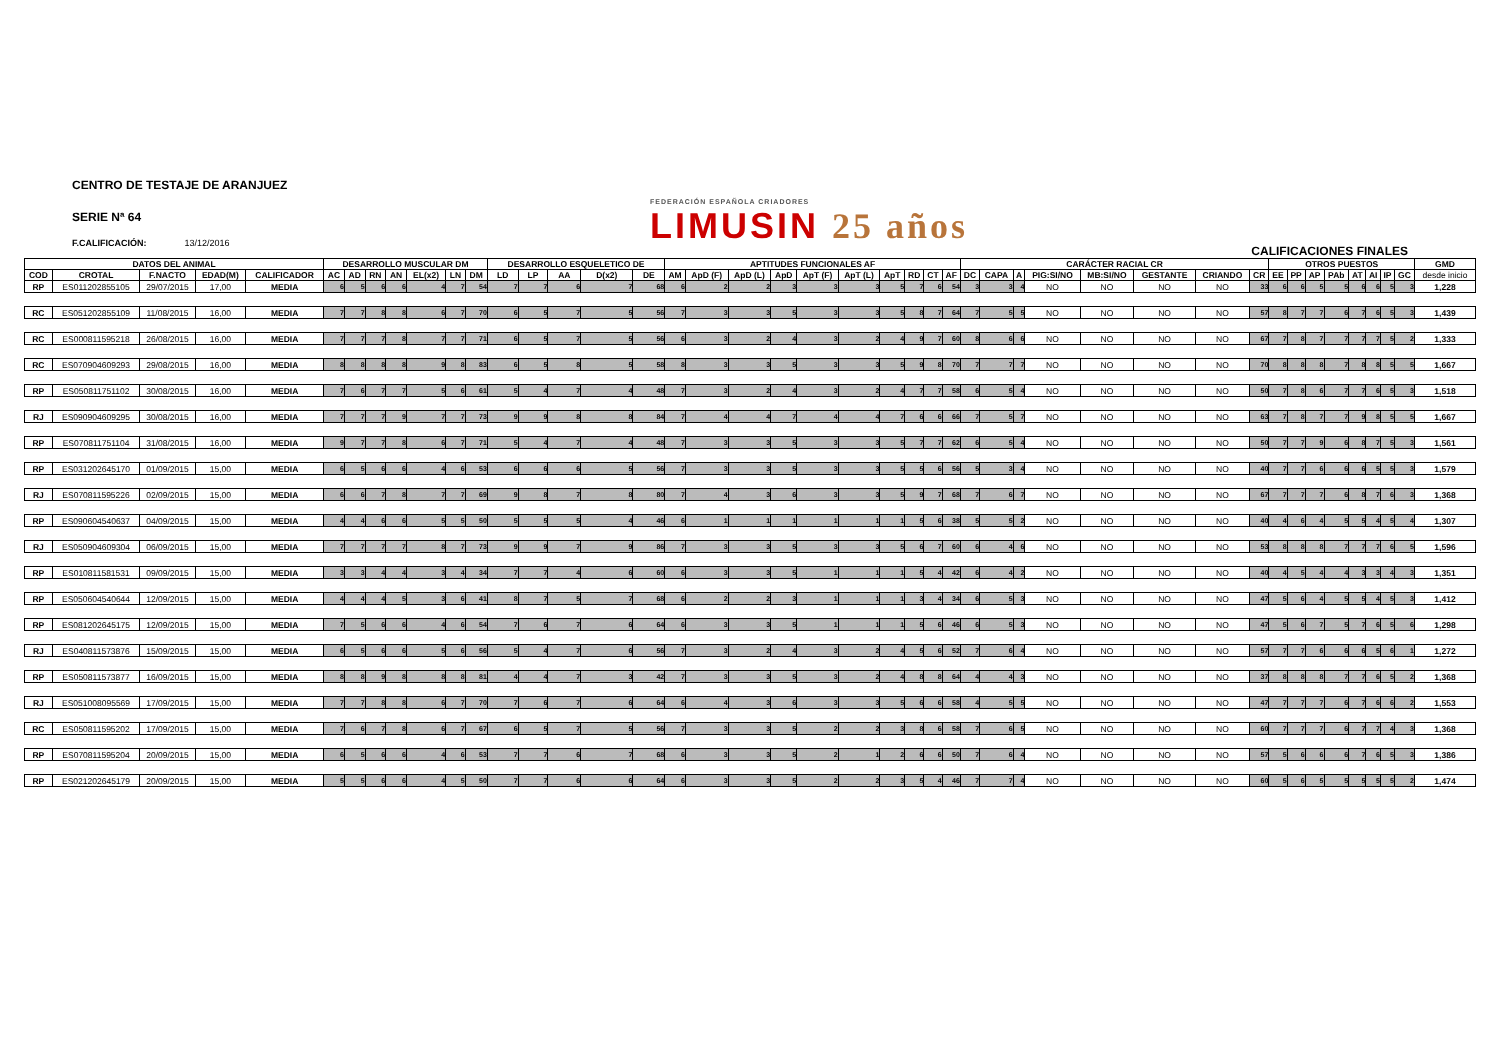CENTRO DE TESTAJE DE ARANJUEZ
SERIE Nª 64
F.CALIFICACIÓN: 13/12/2016
FEDERACIÓN ESPAÑOLA CRIADORES
LIMUSIN 25 años
CALIFICACIONES FINALES
| DATOS DEL ANIMAL | | | | | DESARROLLO MUSCULAR DM | | | | | | | DESARROLLO ESQUELETICO DE | | | | | APTITUDES FUNCIONALES AF | | | | | | | | | | CARÁCTER RACIAL CR | | | | | | | | OTROS PUESTOS | | | | | | | | GMD |
| --- | --- | --- | --- | --- | --- | --- | --- | --- | --- | --- | --- | --- | --- | --- | --- | --- | --- | --- | --- | --- | --- | --- | --- | --- | --- | --- | --- | --- | --- | --- | --- | --- | --- | --- | --- | --- | --- | --- | --- | --- | --- | --- | --- |
| COD | CROTAL | F.NACTO | EDAD(M) | CALIFICADOR | AC | AD | RN | AN | EL(x2) | LN | DM | LD | LP | AA | D(x2) | DE | AM | ApD (F) | ApD (L) | ApD | ApT (F) | ApT (L) | ApT | RD | CT | AF | DC | CAPA | A | PIG:SI/NO | MB:SI/NO | GESTANTE | CRIANDO | CR | EE | PP | AP | PAb | AT | AI | IP | GC | desde inicio |
| RP | ES011202855105 | 29/07/2015 | 17,00 | MEDIA | 6 | 5 | 6 | 6 | 4 | 7 | 54 | 7 | 7 | 6 | 7 | 68 | 6 | 2 | 2 | 3 | 3 | 3 | 5 | 7 | 6 | 54 | 3 | 3 | 4 | NO | NO | NO | NO | 33 | 6 | 6 | 5 | 5 | 6 | 6 | 5 | 3 | 1,228 |
| RC | ES051202855109 | 11/08/2015 | 16,00 | MEDIA | 7 | 7 | 8 | 8 | 6 | 7 | 70 | 6 | 5 | 7 | 5 | 56 | 7 | 3 | 3 | 5 | 3 | 3 | 5 | 8 | 7 | 64 | 7 | 5 | 5 | NO | NO | NO | NO | 57 | 8 | 7 | 7 | 6 | 7 | 6 | 5 | 3 | 1,439 |
| RC | ES000811595218 | 26/08/2015 | 16,00 | MEDIA | 7 | 7 | 7 | 8 | 7 | 7 | 71 | 6 | 5 | 7 | 5 | 56 | 6 | 3 | 2 | 4 | 3 | 2 | 4 | 9 | 7 | 60 | 8 | 6 | 6 | NO | NO | NO | NO | 67 | 7 | 8 | 7 | 7 | 7 | 7 | 5 | 2 | 1,333 |
| RC | ES070904609293 | 29/08/2015 | 16,00 | MEDIA | 8 | 8 | 8 | 8 | 9 | 8 | 83 | 6 | 5 | 8 | 5 | 58 | 8 | 3 | 3 | 5 | 3 | 3 | 5 | 9 | 8 | 70 | 7 | 7 | 7 | NO | NO | NO | NO | 70 | 8 | 8 | 8 | 7 | 8 | 8 | 5 | 5 | 1,667 |
| RP | ES050811751102 | 30/08/2015 | 16,00 | MEDIA | 7 | 6 | 7 | 7 | 5 | 6 | 61 | 5 | 4 | 7 | 4 | 48 | 7 | 3 | 2 | 4 | 3 | 2 | 4 | 7 | 7 | 58 | 6 | 5 | 4 | NO | NO | NO | NO | 50 | 7 | 8 | 6 | 7 | 7 | 6 | 5 | 3 | 1,518 |
| RJ | ES090904609295 | 30/08/2015 | 16,00 | MEDIA | 7 | 7 | 7 | 9 | 7 | 7 | 73 | 9 | 9 | 8 | 8 | 84 | 7 | 4 | 4 | 7 | 4 | 4 | 7 | 6 | 6 | 66 | 7 | 5 | 7 | NO | NO | NO | NO | 63 | 7 | 8 | 7 | 7 | 9 | 8 | 5 | 5 | 1,667 |
| RP | ES070811751104 | 31/08/2015 | 16,00 | MEDIA | 9 | 7 | 7 | 8 | 6 | 7 | 71 | 5 | 4 | 7 | 4 | 48 | 7 | 3 | 3 | 5 | 3 | 3 | 5 | 7 | 7 | 62 | 6 | 5 | 4 | NO | NO | NO | NO | 50 | 7 | 7 | 9 | 6 | 8 | 7 | 5 | 3 | 1,561 |
| RP | ES031202645170 | 01/09/2015 | 15,00 | MEDIA | 6 | 5 | 6 | 6 | 4 | 6 | 53 | 6 | 6 | 6 | 5 | 56 | 7 | 3 | 3 | 5 | 3 | 3 | 5 | 5 | 6 | 56 | 5 | 3 | 4 | NO | NO | NO | NO | 40 | 7 | 7 | 6 | 6 | 6 | 5 | 5 | 3 | 1,579 |
| RJ | ES070811595226 | 02/09/2015 | 15,00 | MEDIA | 6 | 6 | 7 | 8 | 7 | 7 | 69 | 9 | 8 | 7 | 8 | 80 | 7 | 4 | 3 | 6 | 3 | 3 | 5 | 9 | 7 | 68 | 7 | 6 | 7 | NO | NO | NO | NO | 67 | 7 | 7 | 7 | 6 | 8 | 7 | 6 | 3 | 1,368 |
| RP | ES090604540637 | 04/09/2015 | 15,00 | MEDIA | 4 | 4 | 6 | 6 | 5 | 5 | 50 | 5 | 5 | 5 | 4 | 46 | 6 | 1 | 1 | 1 | 1 | 1 | 1 | 5 | 6 | 38 | 5 | 5 | 2 | NO | NO | NO | NO | 40 | 4 | 6 | 4 | 5 | 5 | 4 | 5 | 4 | 1,307 |
| RJ | ES050904609304 | 06/09/2015 | 15,00 | MEDIA | 7 | 7 | 7 | 7 | 8 | 7 | 73 | 9 | 9 | 7 | 9 | 86 | 7 | 3 | 3 | 5 | 3 | 3 | 5 | 6 | 7 | 60 | 6 | 4 | 6 | NO | NO | NO | NO | 53 | 8 | 8 | 8 | 7 | 7 | 7 | 6 | 5 | 1,596 |
| RP | ES010811581531 | 09/09/2015 | 15,00 | MEDIA | 3 | 3 | 4 | 4 | 3 | 4 | 34 | 7 | 7 | 4 | 6 | 60 | 6 | 3 | 3 | 5 | 1 | 1 | 1 | 5 | 4 | 42 | 6 | 4 | 2 | NO | NO | NO | NO | 40 | 4 | 5 | 4 | 4 | 3 | 3 | 4 | 3 | 1,351 |
| RP | ES050604540644 | 12/09/2015 | 15,00 | MEDIA | 4 | 4 | 4 | 5 | 3 | 6 | 41 | 8 | 7 | 5 | 7 | 68 | 6 | 2 | 2 | 3 | 1 | 1 | 1 | 3 | 4 | 34 | 6 | 5 | 3 | NO | NO | NO | NO | 47 | 5 | 6 | 4 | 5 | 5 | 4 | 5 | 3 | 1,412 |
| RP | ES081202645175 | 12/09/2015 | 15,00 | MEDIA | 7 | 5 | 6 | 6 | 4 | 6 | 54 | 7 | 6 | 7 | 6 | 64 | 6 | 3 | 3 | 5 | 1 | 1 | 1 | 5 | 6 | 46 | 6 | 5 | 3 | NO | NO | NO | NO | 47 | 5 | 6 | 7 | 5 | 7 | 6 | 5 | 6 | 1,298 |
| RJ | ES040811573876 | 15/09/2015 | 15,00 | MEDIA | 6 | 5 | 6 | 6 | 5 | 6 | 56 | 5 | 4 | 7 | 6 | 56 | 7 | 3 | 2 | 4 | 3 | 2 | 4 | 5 | 6 | 52 | 7 | 6 | 4 | NO | NO | NO | NO | 57 | 7 | 7 | 6 | 6 | 6 | 5 | 6 | 1 | 1,272 |
| RP | ES050811573877 | 16/09/2015 | 15,00 | MEDIA | 8 | 8 | 9 | 8 | 8 | 8 | 81 | 4 | 4 | 7 | 3 | 42 | 7 | 3 | 3 | 5 | 3 | 2 | 4 | 8 | 8 | 64 | 4 | 4 | 3 | NO | NO | NO | NO | 37 | 8 | 8 | 8 | 7 | 7 | 6 | 5 | 2 | 1,368 |
| RJ | ES051008095569 | 17/09/2015 | 15,00 | MEDIA | 7 | 7 | 8 | 8 | 6 | 7 | 70 | 7 | 6 | 7 | 6 | 64 | 6 | 4 | 3 | 6 | 3 | 3 | 5 | 6 | 6 | 58 | 4 | 5 | 5 | NO | NO | NO | NO | 47 | 7 | 7 | 7 | 6 | 7 | 6 | 6 | 2 | 1,553 |
| RC | ES050811595202 | 17/09/2015 | 15,00 | MEDIA | 7 | 6 | 7 | 8 | 6 | 7 | 67 | 6 | 5 | 7 | 5 | 56 | 7 | 3 | 3 | 5 | 2 | 2 | 3 | 8 | 6 | 58 | 7 | 6 | 5 | NO | NO | NO | NO | 60 | 7 | 7 | 7 | 6 | 7 | 7 | 4 | 3 | 1,368 |
| RP | ES070811595204 | 20/09/2015 | 15,00 | MEDIA | 6 | 5 | 6 | 6 | 4 | 6 | 53 | 7 | 7 | 6 | 7 | 68 | 6 | 3 | 3 | 5 | 2 | 1 | 2 | 6 | 6 | 50 | 7 | 6 | 4 | NO | NO | NO | NO | 57 | 5 | 6 | 6 | 6 | 7 | 6 | 5 | 3 | 1,386 |
| RP | ES021202645179 | 20/09/2015 | 15,00 | MEDIA | 5 | 5 | 6 | 6 | 4 | 5 | 50 | 7 | 7 | 6 | 6 | 64 | 6 | 3 | 3 | 5 | 2 | 2 | 3 | 5 | 4 | 46 | 7 | 7 | 4 | NO | NO | NO | NO | 60 | 5 | 6 | 5 | 5 | 5 | 5 | 5 | 2 | 1,474 |